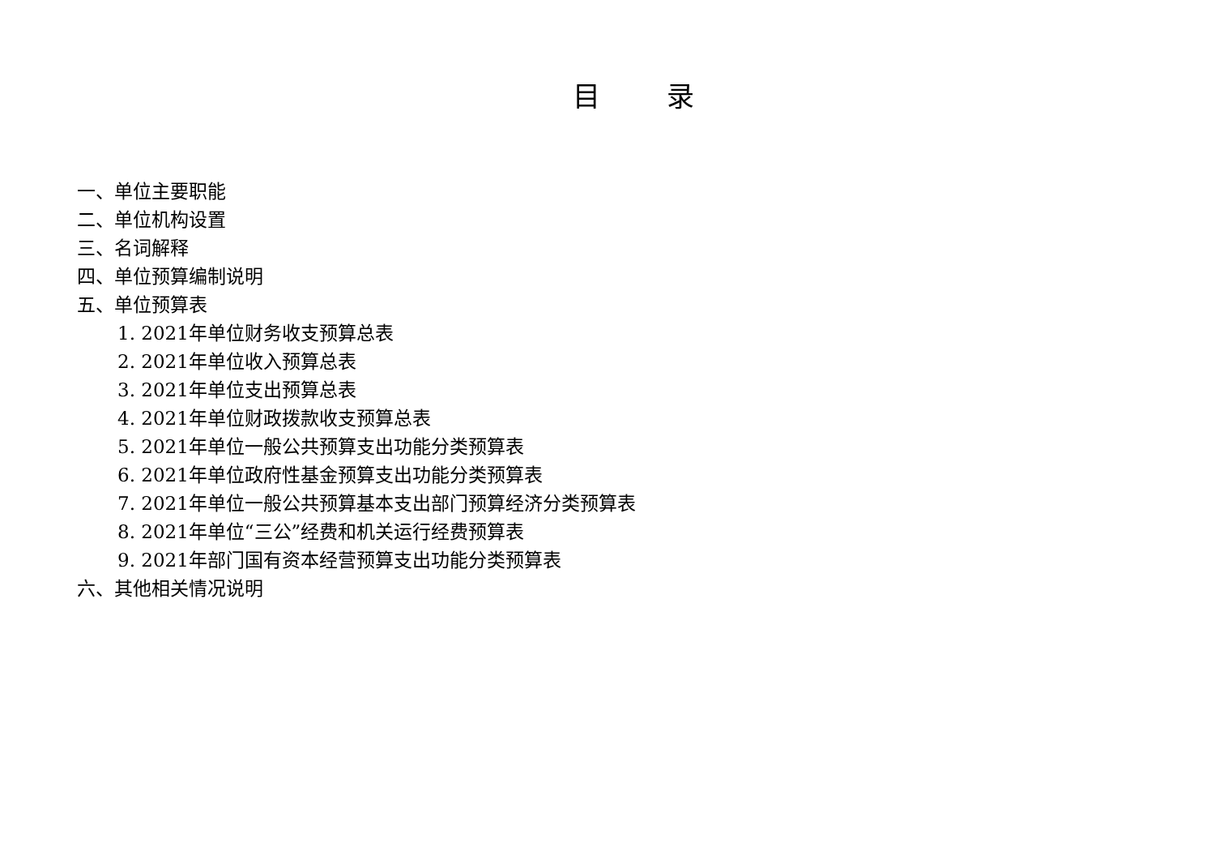目 录
一、单位主要职能
二、单位机构设置
三、名词解释
四、单位预算编制说明
五、单位预算表
1. 2021年单位财务收支预算总表
2. 2021年单位收入预算总表
3. 2021年单位支出预算总表
4. 2021年单位财政拨款收支预算总表
5. 2021年单位一般公共预算支出功能分类预算表
6. 2021年单位政府性基金预算支出功能分类预算表
7. 2021年单位一般公共预算基本支出部门预算经济分类预算表
8. 2021年单位“三公”经费和机关运行经费预算表
9. 2021年部门国有资本经营预算支出功能分类预算表
六、其他相关情况说明